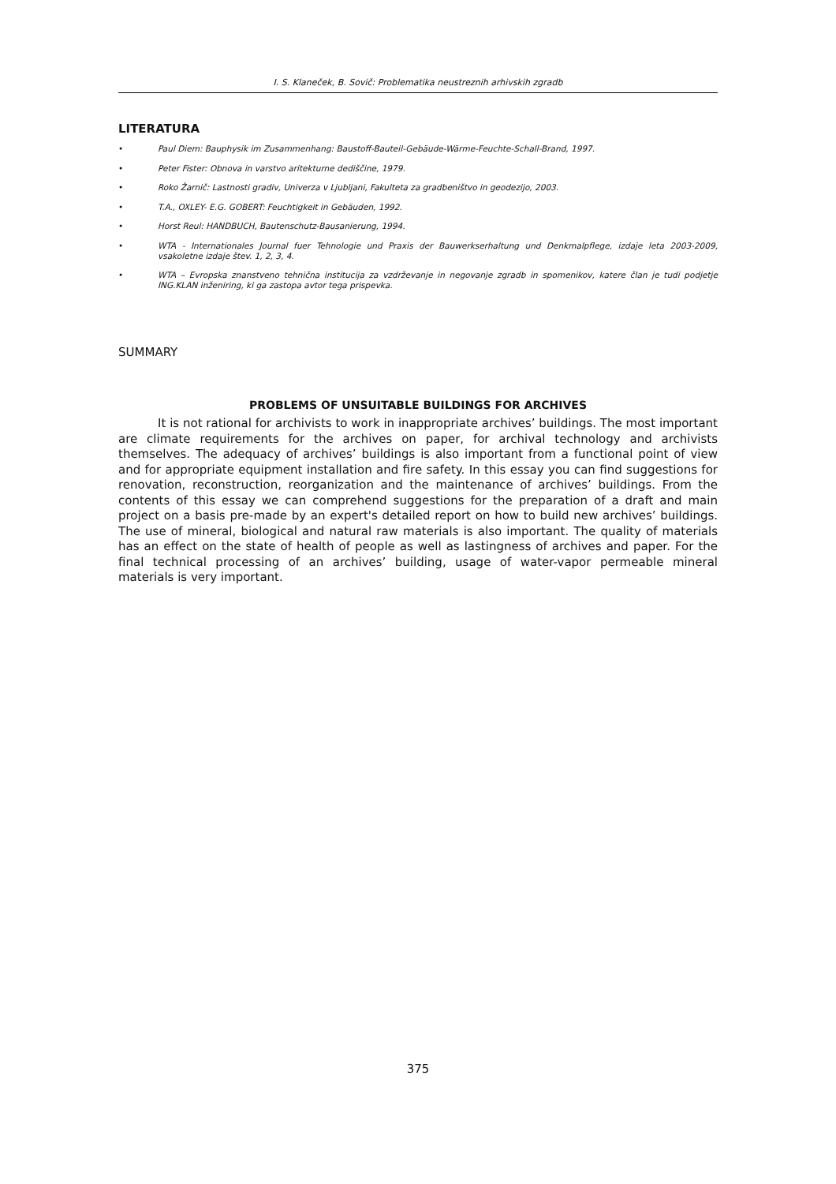I. S. Klaneček, B. Sovič: Problematika neustreznih arhivskih zgradb
LITERATURA
• Paul Diem: Bauphysik im Zusammenhang: Baustoff-Bauteil-Gebäude-Wärme-Feuchte-Schall-Brand, 1997.
• Peter Fister: Obnova in varstvo aritekturne dediščine, 1979.
• Roko Žarnič: Lastnosti gradiv, Univerza v Ljubljani, Fakulteta za gradbeništvo in geodezijo, 2003.
• T.A., OXLEY- E.G. GOBERT: Feuchtigkeit in Gebäuden, 1992.
• Horst Reul: HANDBUCH, Bautenschutz-Bausanierung, 1994.
• WTA - Internationales Journal fuer Tehnologie und Praxis der Bauwerkserhaltung und Denkmalpflege, izdaje leta 2003-2009, vsakoletne izdaje štev. 1, 2, 3, 4.
• WTA – Evropska znanstveno tehnična institucija za vzdrževanje in negovanje zgradb in spomenikov, katere član je tudi podjetje ING.KLAN inženiring, ki ga zastopa avtor tega prispevka.
SUMMARY
PROBLEMS OF UNSUITABLE BUILDINGS FOR ARCHIVES
It is not rational for archivists to work in inappropriate archives’ buildings. The most important are climate requirements for the archives on paper, for archival technology and archivists themselves. The adequacy of archives’ buildings is also important from a functional point of view and for appropriate equipment installation and fire safety. In this essay you can find suggestions for renovation, reconstruction, reorganization and the maintenance of archives’ buildings. From the contents of this essay we can comprehend suggestions for the preparation of a draft and main project on a basis pre-made by an expert's detailed report on how to build new archives’ buildings. The use of mineral, biological and natural raw materials is also important. The quality of materials has an effect on the state of health of people as well as lastingness of archives and paper. For the final technical processing of an archives’ building, usage of water-vapor permeable mineral materials is very important.
375